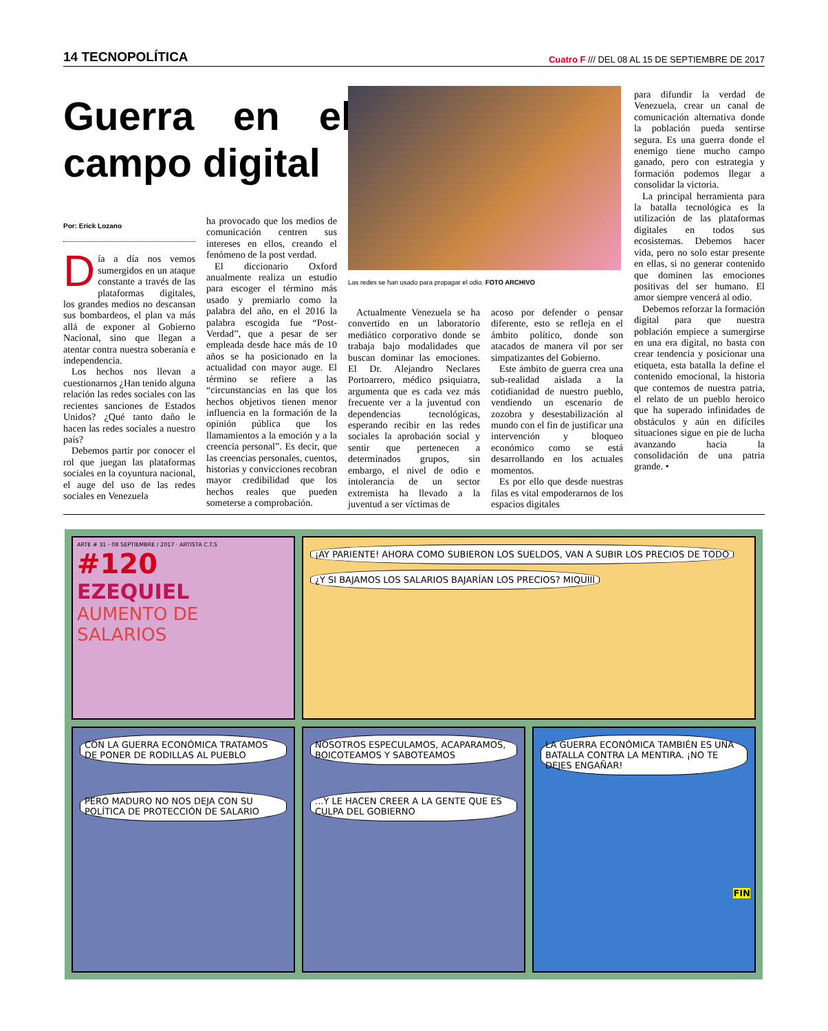14 TECNOPOLÍTICA Cuatro F /// DEL 08 AL 15 DE SEPTIEMBRE DE 2017
Guerra en el campo digital
Por: Erick Lozano
Día a día nos vemos sumergidos en un ataque constante a través de las plataformas digitales, los grandes medios no descansan sus bombardeos, el plan va más allá de exponer al Gobierno Nacional, sino que llegan a atentar contra nuestra soberanía e independencia.
Los hechos nos llevan a cuestionarnos ¿Han tenido alguna relación las redes sociales con las recientes sanciones de Estados Unidos? ¿Qué tanto daño le hacen las redes sociales a nuestro país?
Debemos partir por conocer el rol que juegan las plataformas sociales en la coyuntura nacional, el auge del uso de las redes sociales en Venezuela
ha provocado que los medios de comunicación centren sus intereses en ellos, creando el fenómeno de la post verdad.
El diccionario Oxford anualmente realiza un estudio para escoger el término más usado y premiarlo como la palabra del año, en el 2016 la palabra escogida fue “Post-Verdad”, que a pesar de ser empleada desde hace más de 10 años se ha posicionado en la actualidad con mayor auge. El término se refiere a las “circunstancias en las que los hechos objetivos tienen menor influencia en la formación de la opinión pública que los llamamientos a la emoción y a la creencia personal”. Es decir, que las creencias personales, cuentos, historias y convicciones recobran mayor credibilidad que los hechos reales que pueden someterse a comprobación.
Las redes se han usado para propagar el odio. FOTO ARCHIVO
Actualmente Venezuela se ha convertido en un laboratorio mediático corporativo donde se trabaja bajo modalidades que buscan dominar las emociones. El Dr. Alejandro Neclares Portoarrero, médico psiquiatra, argumenta que es cada vez más frecuente ver a la juventud con dependencias tecnológicas, esperando recibir en las redes sociales la aprobación social y sentir que pertenecen a determinados grupos, sin embargo, el nivel de odio e intolerancia de un sector extremista ha llevado a la juventud a ser víctimas de
acoso por defender o pensar diferente, esto se refleja en el ámbito político, donde son atacados de manera vil por ser simpatizantes del Gobierno.
Este ámbito de guerra crea una sub-realidad aislada a la cotidianidad de nuestro pueblo, vendiendo un escenario de zozobra y desestabilización al mundo con el fin de justificar una intervención y bloqueo económico como se está desarrollando en los actuales momentos.
Es por ello que desde nuestras filas es vital empoderarnos de los espacios digitales
para difundir la verdad de Venezuela, crear un canal de comunicación alternativa donde la población pueda sentirse segura. Es una guerra donde el enemigo tiene mucho campo ganado, pero con estrategia y formación podemos llegar a consolidar la victoria.
La principal herramienta para la batalla tecnológica es la utilización de las plataformas digitales en todos sus ecosistemas. Debemos hacer vida, pero no solo estar presente en ellas, si no generar contenido que dominen las emociones positivas del ser humano. El amor siempre vencerá al odio.
Debemos reforzar la formación digital para que nuestra población empiece a sumergirse en una era digital, no basta con crear tendencia y posicionar una etiqueta, esta batalla la define el contenido emocional, la historia que contemos de nuestra patria, el relato de un pueblo heroico que ha superado infinidades de obstáculos y aún en difíciles situaciones sigue en pie de lucha avanzando hacia la consolidación de una patria grande. •
ARTE # 31 - 08 SEPTIEMBRE / 2017 · ARTISTA C.T.S
#120
EZEQUIEL
AUMENTO DE SALARIOS
¡AY PARIENTE! AHORA COMO SUBIERON LOS SUELDOS, VAN A SUBIR LOS PRECIOS DE TODO
¿Y SI BAJAMOS LOS SALARIOS BAJARÍAN LOS PRECIOS? MIQUIII
CON LA GUERRA ECONÓMICA TRATAMOS DE PONER DE RODILLAS AL PUEBLO
PERO MADURO NO NOS DEJA CON SU POLÍTICA DE PROTECCIÓN DE SALARIO
NOSOTROS ESPECULAMOS, ACAPARAMOS, BOICOTEAMOS Y SABOTEAMOS
...Y LE HACEN CREER A LA GENTE QUE ES CULPA DEL GOBIERNO
LA GUERRA ECONÓMICA TAMBIÉN ES UNA BATALLA CONTRA LA MENTIRA. ¡NO TE DEJES ENGAÑAR!
FIN